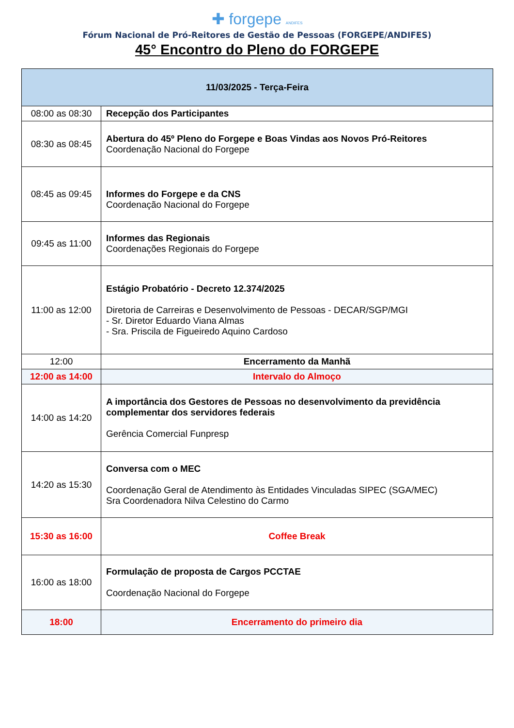✚ forgepe ANDIFES
Fórum Nacional de Pró-Reitores de Gestão de Pessoas (FORGEPE/ANDIFES)
45° Encontro do Pleno do FORGEPE
| 11/03/2025 - Terça-Feira | |
| --- | --- |
| 08:00 as 08:30 | Recepção dos Participantes |
| 08:30 as 08:45 | Abertura do 45º Pleno do Forgepe e Boas Vindas aos Novos Pró-Reitores Coordenação Nacional do Forgepe |
| 08:45 as 09:45 | Informes do Forgepe e da CNS Coordenação Nacional do Forgepe |
| 09:45 as 11:00 | Informes das Regionais Coordenações Regionais do Forgepe |
| 11:00 as 12:00 | Estágio Probatório - Decreto 12.374/2025 Diretoria de Carreiras e Desenvolvimento de Pessoas - DECAR/SGP/MGI - Sr. Diretor Eduardo Viana Almas - Sra. Priscila de Figueiredo Aquino Cardoso |
| 12:00 | Encerramento da Manhã |
| 12:00 as 14:00 | Intervalo do Almoço |
| 14:00 as 14:20 | A importância dos Gestores de Pessoas no desenvolvimento da previdência complementar dos servidores federais Gerência Comercial Funpresp |
| 14:20 as 15:30 | Conversa com o MEC Coordenação Geral de Atendimento às Entidades Vinculadas SIPEC (SGA/MEC) Sra Coordenadora Nilva Celestino do Carmo |
| 15:30 as 16:00 | Coffee Break |
| 16:00 as 18:00 | Formulação de proposta de Cargos PCCTAE Coordenação Nacional do Forgepe |
| 18:00 | Encerramento do primeiro dia |